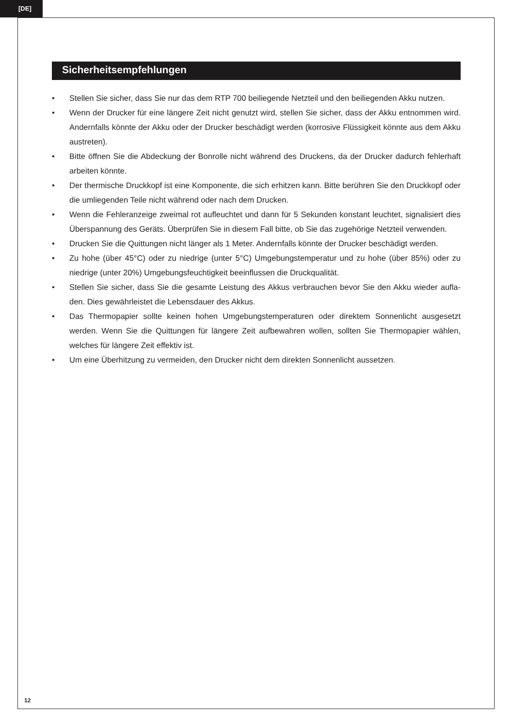[DE]
Sicherheitsempfehlungen
• Stellen Sie sicher, dass Sie nur das dem RTP 700 beiliegende Netzteil und den beiliegenden Akku nutzen.
• Wenn der Drucker für eine längere Zeit nicht genutzt wird, stellen Sie sicher, dass der Akku entnommen wird. Andernfalls könnte der Akku oder der Drucker beschädigt werden (korrosive Flüssigkeit könnte aus dem Akku austreten).
• Bitte öffnen Sie die Abdeckung der Bonrolle nicht während des Druckens, da der Drucker dadurch fehlerhaft arbeiten könnte.
• Der thermische Druckkopf ist eine Komponente, die sich erhitzen kann. Bitte berühren Sie den Druckkopf oder die umliegenden Teile nicht während oder nach dem Drucken.
• Wenn die Fehleranzeige zweimal rot aufleuchtet und dann für 5 Sekunden konstant leuchtet, signalisiert dies Überspannung des Geräts. Überprüfen Sie in diesem Fall bitte, ob Sie das zugehörige Netzteil verwenden.
• Drucken Sie die Quittungen nicht länger als 1 Meter. Andernfalls könnte der Drucker beschädigt werden.
• Zu hohe (über 45°C) oder zu niedrige (unter 5°C) Umgebungstemperatur und zu hohe (über 85%) oder zu niedrige (unter 20%) Umgebungsfeuchtigkeit beeinflussen die Druckqualität.
• Stellen Sie sicher, dass Sie die gesamte Leistung des Akkus verbrauchen bevor Sie den Akku wieder aufla-den. Dies gewährleistet die Lebensdauer des Akkus.
• Das Thermopapier sollte keinen hohen Umgebungstemperaturen oder direktem Sonnenlicht ausgesetzt werden. Wenn Sie die Quittungen für längere Zeit aufbewahren wollen, sollten Sie Thermopapier wählen, welches für längere Zeit effektiv ist.
• Um eine Überhitzung zu vermeiden, den Drucker nicht dem direkten Sonnenlicht aussetzen.
12